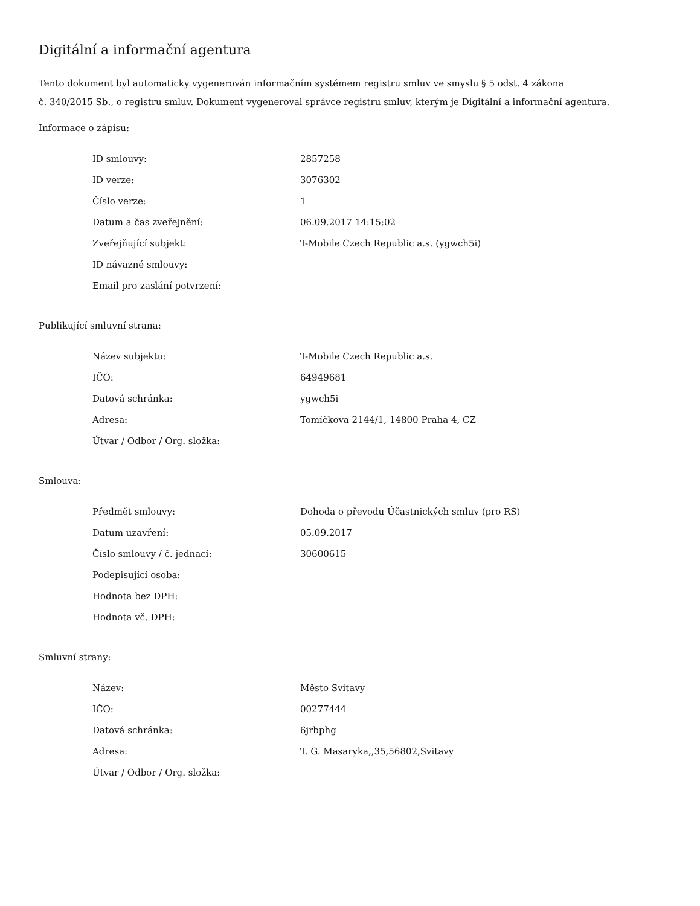Digitální a informační agentura
Tento dokument byl automaticky vygenerován informačním systémem registru smluv ve smyslu § 5 odst. 4 zákona
č. 340/2015 Sb., o registru smluv. Dokument vygeneroval správce registru smluv, kterým je Digitální a informační agentura.
Informace o zápisu:
| ID smlouvy: | 2857258 |
| ID verze: | 3076302 |
| Číslo verze: | 1 |
| Datum a čas zveřejnění: | 06.09.2017 14:15:02 |
| Zveřejňující subjekt: | T-Mobile Czech Republic a.s. (ygwch5i) |
| ID návazné smlouvy: | |
| Email pro zaslání potvrzení: | |
Publikující smluvní strana:
| Název subjektu: | T-Mobile Czech Republic a.s. |
| IČO: | 64949681 |
| Datová schránka: | ygwch5i |
| Adresa: | Tomíčkova 2144/1, 14800 Praha 4, CZ |
| Útvar / Odbor / Org. složka: | |
Smlouva:
| Předmět smlouvy: | Dohoda o převodu Účastnických smluv (pro RS) |
| Datum uzavření: | 05.09.2017 |
| Číslo smlouvy / č. jednací: | 30600615 |
| Podepisující osoba: | |
| Hodnota bez DPH: | |
| Hodnota vč. DPH: | |
Smluvní strany:
| Název: | Město Svitavy |
| IČO: | 00277444 |
| Datová schránka: | 6jrbphg |
| Adresa: | T. G. Masaryka,,35,56802,Svitavy |
| Útvar / Odbor / Org. složka: | |